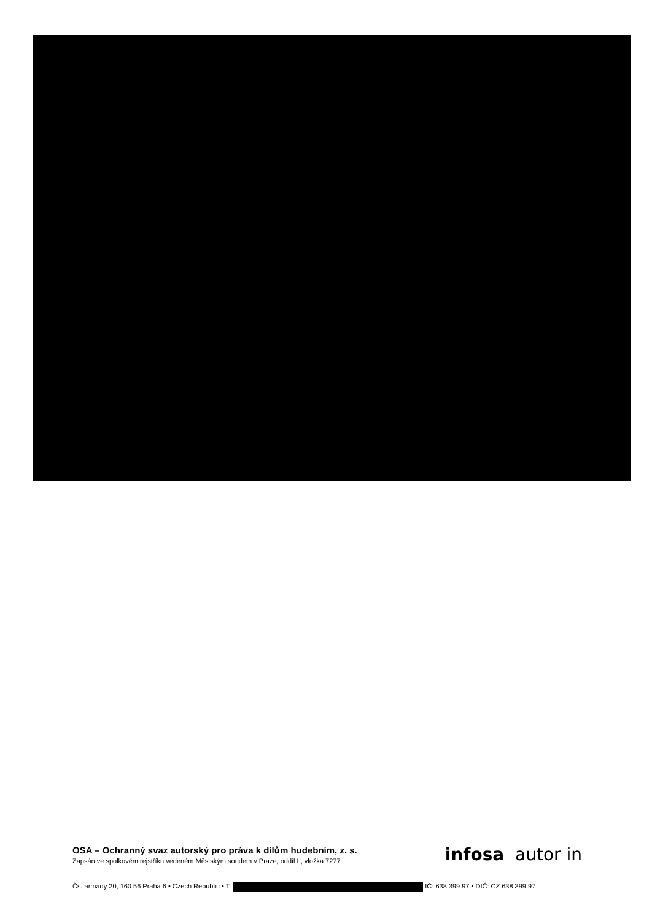OSA – Ochranný svaz autorský pro práva k dílům hudebním, z. s.
Zapsán ve spolkovém rejstříku vedeném Městským soudem v Praze, oddíl L, vložka 7277
infosa autor in
Čs. armády 20, 160 56 Praha 6 • Czech Republic • T: IČ: 638 399 97 • DIČ: CZ 638 399 97